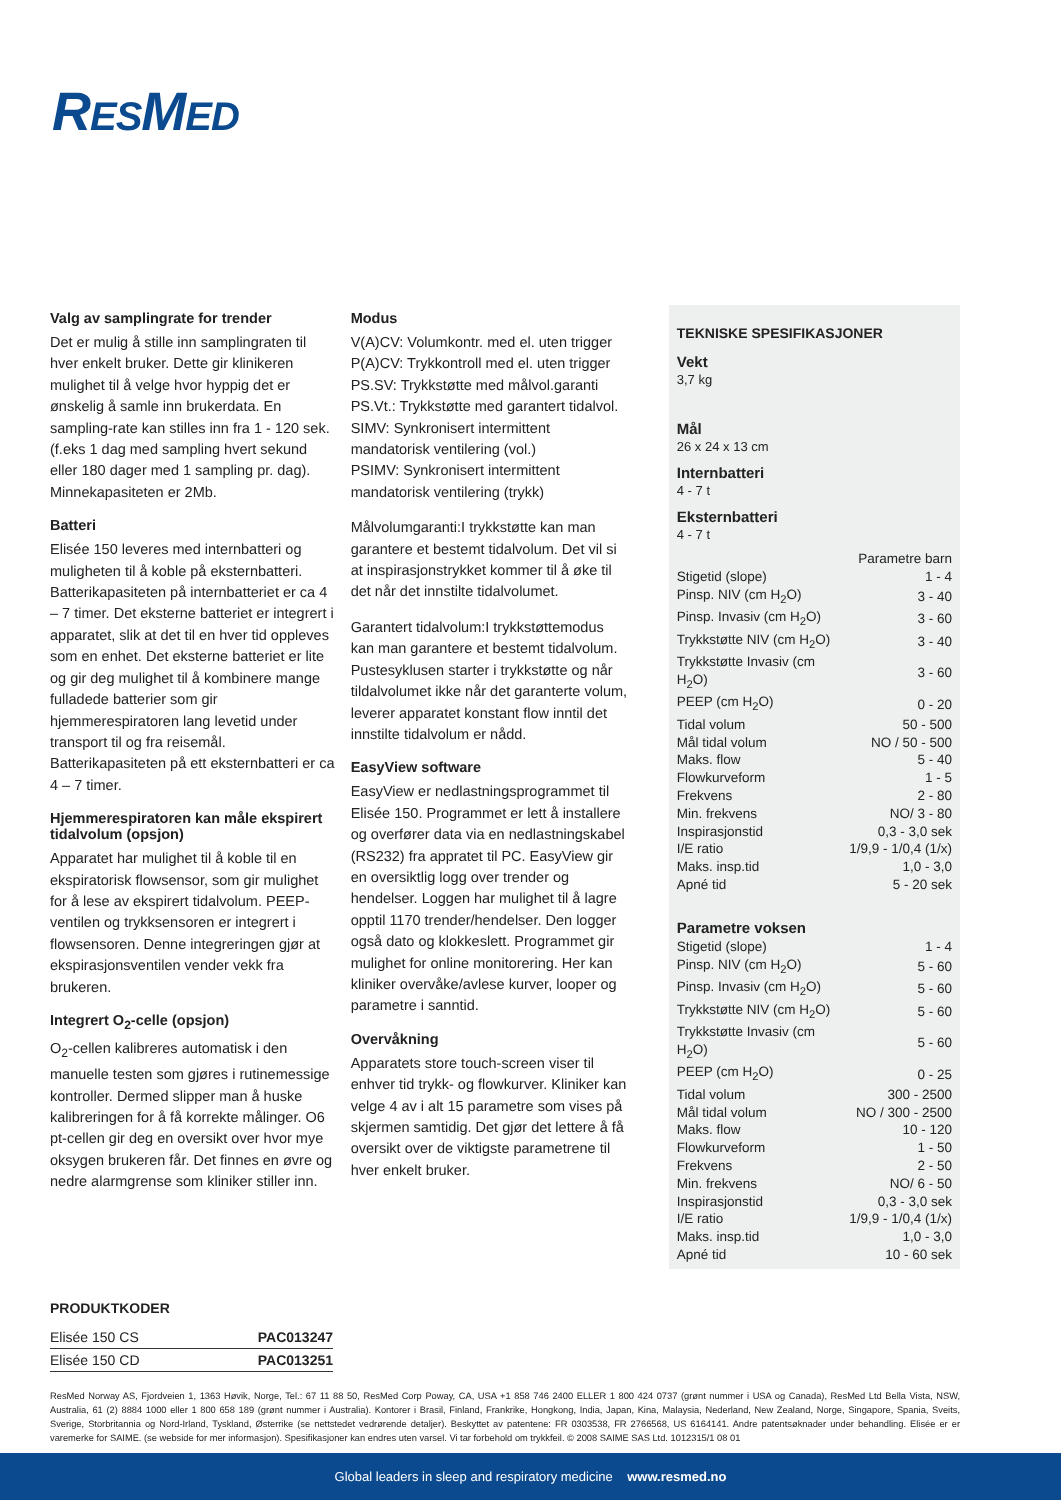RESMED
Valg av samplingrate for trender
Det er mulig å stille inn samplingraten til hver enkelt bruker. Dette gir klinikeren mulighet til å velge hvor hyppig det er ønskelig å samle inn brukerdata. En sampling-rate kan stilles inn fra 1 - 120 sek. (f.eks 1 dag med sampling hvert sekund eller 180 dager med 1 sampling pr. dag). Minnekapasiteten er 2Mb.
Batteri
Elisée 150 leveres med internbatteri og muligheten til å koble på eksternbatteri. Batterikapasiteten på internbatteriet er ca 4 – 7 timer. Det eksterne batteriet er integrert i apparatet, slik at det til en hver tid oppleves som en enhet. Det eksterne batteriet er lite og gir deg mulighet til å kombinere mange fulladede batterier som gir hjemmerespiratoren lang levetid under transport til og fra reisemål. Batterikapasiteten på ett eksternbatteri er ca 4 – 7 timer.
Hjemmerespiratoren kan måle ekspirert tidalvolum (opsjon)
Apparatet har mulighet til å koble til en ekspiratorisk flowsensor, som gir mulighet for å lese av ekspirert tidalvolum. PEEP-ventilen og trykksensoren er integrert i flowsensoren. Denne integreringen gjør at ekspirasjonsventilen vender vekk fra brukeren.
Integrert O<sub>2</sub>-celle (opsjon)
O<sub>2</sub>-cellen kalibreres automatisk i den manuelle testen som gjøres i rutinemessige kontroller. Dermed slipper man å huske kalibreringen for å få korrekte målinger. O6 pt-cellen gir deg en oversikt over hvor mye oksygen brukeren får. Det finnes en øvre og nedre alarmgrense som kliniker stiller inn.
Modus
V(A)CV: Volumkontr. med el. uten trigger
P(A)CV: Trykkontroll med el. uten trigger
PS.SV: Trykkstøtte med målvol.garanti
PS.Vt.: Trykkstøtte med garantert tidalvol.
SIMV: Synkronisert intermittent mandatorisk ventilering (vol.)
PSIMV: Synkronisert intermittent mandatorisk ventilering (trykk)
Målvolumgaranti:I trykkstøtte kan man garantere et bestemt tidalvolum. Det vil si at inspirasjonstrykket kommer til å øke til det når det innstilte tidalvolumet.
Garantert tidalvolum:I trykkstøttemodus kan man garantere et bestemt tidalvolum. Pustesyklusen starter i trykkstøtte og når tildalvolumet ikke når det garanterte volum, leverer apparatet konstant flow inntil det innstilte tidalvolum er nådd.
EasyView software
EasyView er nedlastningsprogrammet til Elisée 150. Programmet er lett å installere og overfører data via en nedlastningskabel (RS232) fra appratet til PC. EasyView gir en oversiktlig logg over trender og hendelser. Loggen har mulighet til å lagre opptil 1170 trender/hendelser. Den logger også dato og klokkeslett. Programmet gir mulighet for online monitorering. Her kan kliniker overvåke/avlese kurver, looper og parametre i sanntid.
Overvåkning
Apparatets store touch-screen viser til enhver tid trykk- og flowkurver. Kliniker kan velge 4 av i alt 15 parametre som vises på skjermen samtidig. Det gjør det lettere å få oversikt over de viktigste parametrene til hver enkelt bruker.
TEKNISKE SPESIFIKASJONER
Vekt
3,7 kg
Mål
26 x 24 x 13 cm
Internbatteri
4 - 7 t
Eksternbatteri
4 - 7 t
| Parametre barn | |
| Stigetid (slope) | 1 - 4 |
| Pinsp. NIV (cm H<sub>2</sub>O) | 3 - 40 |
| Pinsp. Invasiv (cm H<sub>2</sub>O) | 3 - 60 |
| Trykkstøtte NIV (cm H<sub>2</sub>O) | 3 - 40 |
| Trykkstøtte Invasiv (cm H<sub>2</sub>O) | 3 - 60 |
| PEEP (cm H<sub>2</sub>O) | 0 - 20 |
| Tidal volum | 50 - 500 |
| Mål tidal volum | NO / 50 - 500 |
| Maks. flow | 5 - 40 |
| Flowkurveform | 1 - 5 |
| Frekvens | 2 - 80 |
| Min. frekvens | NO/ 3 - 80 |
| Inspirasjonstid | 0,3 - 3,0 sek |
| I/E ratio | 1/9,9 - 1/0,4 (1/x) |
| Maks. insp.tid | 1,0 - 3,0 |
| Apné tid | 5 - 20 sek |
Parametre voksen
| Stigetid (slope) | 1 - 4 |
| Pinsp. NIV (cm H<sub>2</sub>O) | 5 - 60 |
| Pinsp. Invasiv (cm H<sub>2</sub>O) | 5 - 60 |
| Trykkstøtte NIV (cm H<sub>2</sub>O) | 5 - 60 |
| Trykkstøtte Invasiv (cm H<sub>2</sub>O) | 5 - 60 |
| PEEP (cm H<sub>2</sub>O) | 0 - 25 |
| Tidal volum | 300 - 2500 |
| Mål tidal volum | NO / 300 - 2500 |
| Maks. flow | 10 - 120 |
| Flowkurveform | 1 - 50 |
| Frekvens | 2 - 50 |
| Min. frekvens | NO/ 6 - 50 |
| Inspirasjonstid | 0,3 - 3,0 sek |
| I/E ratio | 1/9,9 - 1/0,4 (1/x) |
| Maks. insp.tid | 1,0 - 3,0 |
| Apné tid | 10 - 60 sek |
PRODUKTKODER
| Elisée 150 CS | PAC013247 |
| Elisée 150 CD | PAC013251 |
ResMed Norway AS, Fjordveien 1, 1363 Høvik, Norge, Tel.: 67 11 88 50, ResMed Corp Poway, CA, USA +1 858 746 2400 ELLER 1 800 424 0737 (grønt nummer i USA og Canada), ResMed Ltd Bella Vista, NSW, Australia, 61 (2) 8884 1000 eller 1 800 658 189 (grønt nummer i Australia). Kontorer i Brasil, Finland, Frankrike, Hongkong, India, Japan, Kina, Malaysia, Nederland, New Zealand, Norge, Singapore, Spania, Sveits, Sverige, Storbritannia og Nord-Irland, Tyskland, Østerrike (se nettstedet vedrørende detaljer). Beskyttet av patentene: FR 0303538, FR 2766568, US 6164141. Andre patentsøknader under behandling. Elisée er er varemerke for SAIME. (se webside for mer informasjon). Spesifikasjoner kan endres uten varsel. Vi tar forbehold om trykkfeil. © 2008 SAIME SAS Ltd. 1012315/1 08 01
Global leaders in sleep and respiratory medicine www.resmed.no